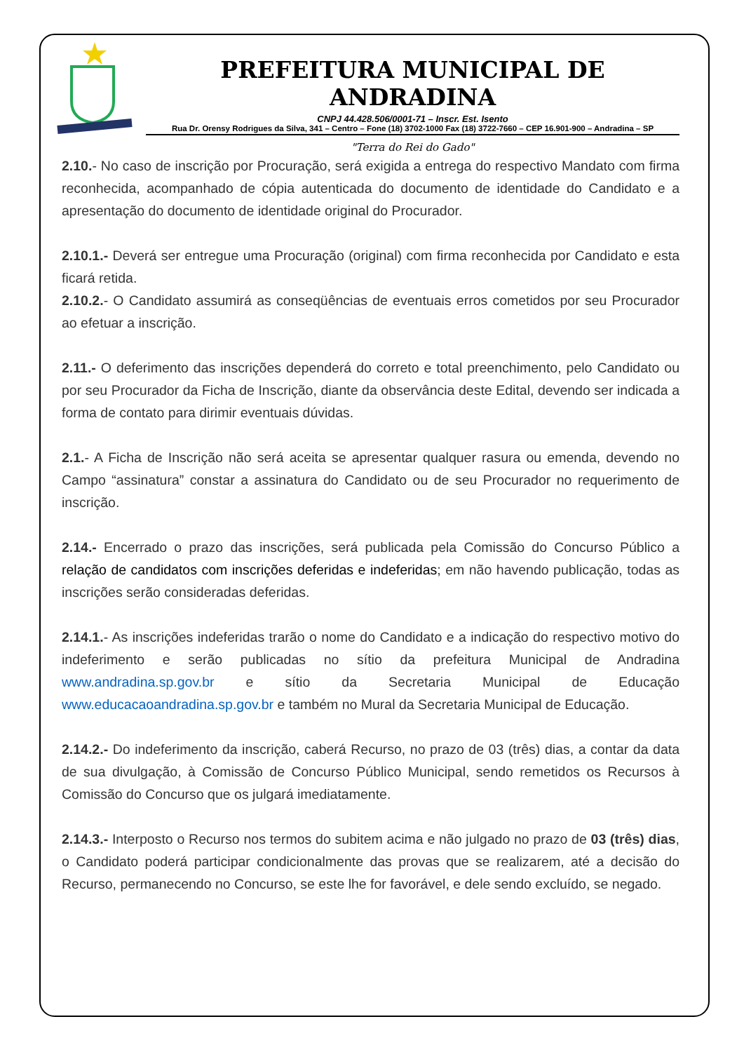PREFEITURA MUNICIPAL DE ANDRADINA
CNPJ 44.428.506/0001-71 – Inscr. Est. Isento
Rua Dr. Orensy Rodrigues da Silva, 341 – Centro – Fone (18) 3702-1000 Fax (18) 3722-7660 – CEP 16.901-900 – Andradina – SP
"Terra do Rei do Gado"
2.10.- No caso de inscrição por Procuração, será exigida a entrega do respectivo Mandato com firma reconhecida, acompanhado de cópia autenticada do documento de identidade do Candidato e a apresentação do documento de identidade original do Procurador.
2.10.1.- Deverá ser entregue uma Procuração (original) com firma reconhecida por Candidato e esta ficará retida.
2.10.2.- O Candidato assumirá as conseqüências de eventuais erros cometidos por seu Procurador ao efetuar a inscrição.
2.11.- O deferimento das inscrições dependerá do correto e total preenchimento, pelo Candidato ou por seu Procurador da Ficha de Inscrição, diante da observância deste Edital, devendo ser indicada a forma de contato para dirimir eventuais dúvidas.
2.1.- A Ficha de Inscrição não será aceita se apresentar qualquer rasura ou emenda, devendo no Campo “assinatura” constar a assinatura do Candidato ou de seu Procurador no requerimento de inscrição.
2.14.- Encerrado o prazo das inscrições, será publicada pela Comissão do Concurso Público a relação de candidatos com inscrições deferidas e indeferidas; em não havendo publicação, todas as inscrições serão consideradas deferidas.
2.14.1.- As inscrições indeferidas trarão o nome do Candidato e a indicação do respectivo motivo do indeferimento e serão publicadas no sítio da prefeitura Municipal de Andradina www.andradina.sp.gov.br e sítio da Secretaria Municipal de Educação www.educacaoandradina.sp.gov.br e também no Mural da Secretaria Municipal de Educação.
2.14.2.- Do indeferimento da inscrição, caberá Recurso, no prazo de 03 (três) dias, a contar da data de sua divulgação, à Comissão de Concurso Público Municipal, sendo remetidos os Recursos à Comissão do Concurso que os julgará imediatamente.
2.14.3.- Interposto o Recurso nos termos do subitem acima e não julgado no prazo de 03 (três) dias, o Candidato poderá participar condicionalmente das provas que se realizarem, até a decisão do Recurso, permanecendo no Concurso, se este lhe for favorável, e dele sendo excluído, se negado.